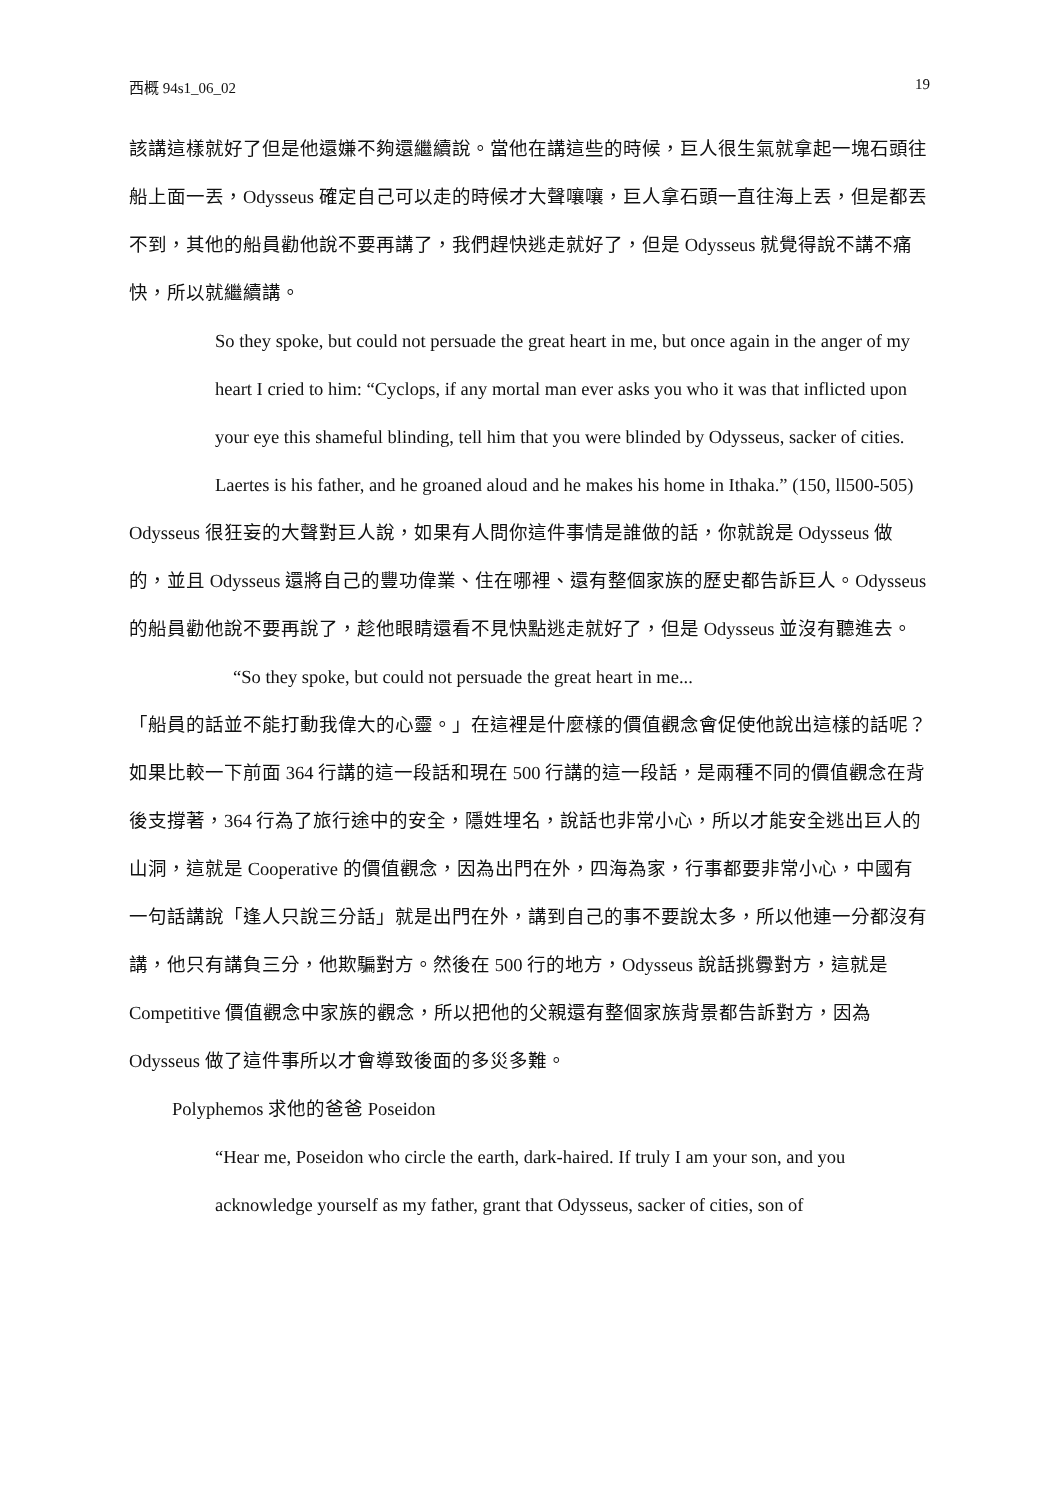西概 94s1_06_02 19
該講這樣就好了但是他還嫌不夠還繼續說。當他在講這些的時候，巨人很生氣就拿起一塊石頭往船上面一丟，Odysseus 確定自己可以走的時候才大聲嚷嚷，巨人拿石頭一直往海上丟，但是都丟不到，其他的船員勸他說不要再講了，我們趕快逃走就好了，但是 Odysseus 就覺得說不講不痛快，所以就繼續講。
So they spoke, but could not persuade the great heart in me, but once again in the anger of my heart I cried to him: “Cyclops, if any mortal man ever asks you who it was that inflicted upon your eye this shameful blinding, tell him that you were blinded by Odysseus, sacker of cities. Laertes is his father, and he groaned aloud and he makes his home in Ithaka.” (150, ll500-505)
Odysseus 很狂妄的大聲對巨人說，如果有人問你這件事情是誰做的話，你就說是 Odysseus 做的，並且 Odysseus 還將自己的豐功偉業、住在哪裡、還有整個家族的歷史都告訴巨人。Odysseus 的船員勸他說不要再說了，趁他眼睛還看不見快點逃走就好了，但是 Odysseus 並沒有聽進去。
“So they spoke, but could not persuade the great heart in me...
「船員的話並不能打動我偉大的心靈。」在這裡是什麼樣的價值觀念會促使他說出這樣的話呢？如果比較一下前面 364 行講的這一段話和現在 500 行講的這一段話，是兩種不同的價值觀念在背後支撐著，364 行為了旅行途中的安全，隱姓埋名，說話也非常小心，所以才能安全逃出巨人的山洞，這就是 Cooperative 的價值觀念，因為出門在外，四海為家，行事都要非常小心，中國有一句話講說「逢人只說三分話」就是出門在外，講到自己的事不要說太多，所以他連一分都沒有講，他只有講負三分，他欺騙對方。然後在 500 行的地方，Odysseus 說話挑釁對方，這就是 Competitive 價值觀念中家族的觀念，所以把他的父親還有整個家族背景都告訴對方，因為 Odysseus 做了這件事所以才會導致後面的多災多難。
Polyphemos 求他的爸爸 Poseidon
“Hear me, Poseidon who circle the earth, dark-haired. If truly I am your son, and you acknowledge yourself as my father, grant that Odysseus, sacker of cities, son of